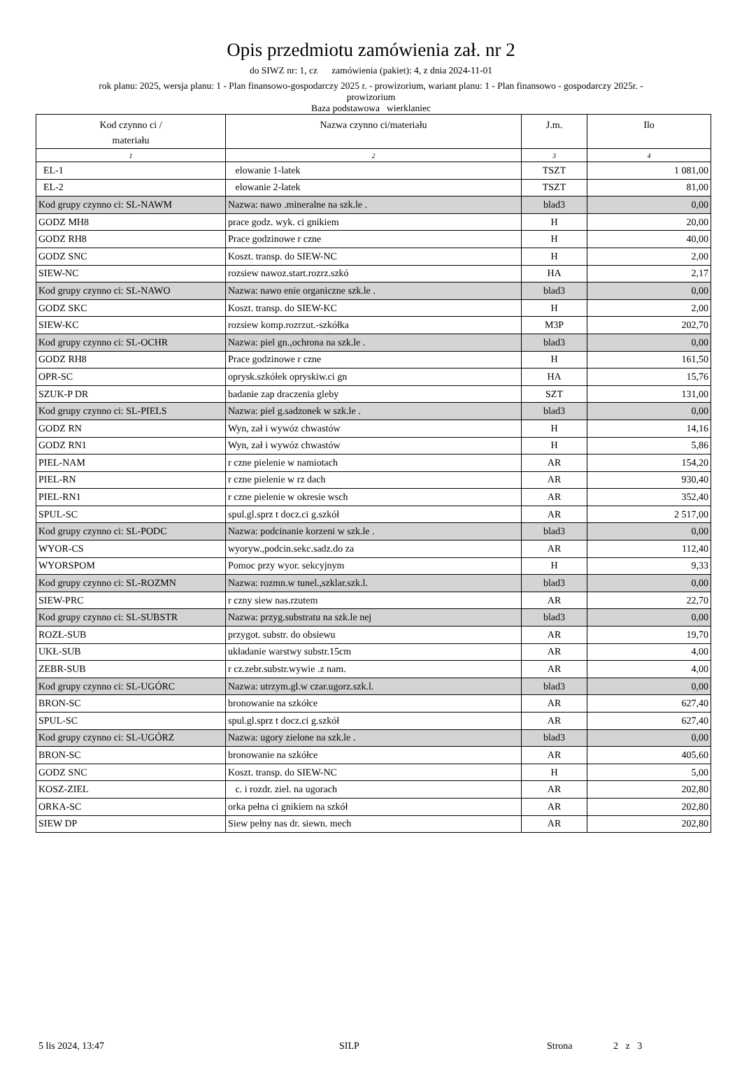Opis przedmiotu zamówienia zał. nr 2
do SIWZ nr: 1, cz zamówienia (pakiet): 4, z dnia 2024-11-01
rok planu: 2025, wersja planu: 1 - Plan finansowo-gospodarczy 2025 r. - prowizorium, wariant planu: 1 - Plan finansowo - gospodarczy 2025r. -
prowizorium
Baza podstawowa wierklaniec
| Kod czynno ci / materiału | Nazwa czynno ci/materiału | J.m. | Ilo |
| --- | --- | --- | --- |
| 1 | 2 | 3 | 4 |
| EL-1 | elowanie 1-latek | TSZT | 1 081,00 |
| EL-2 | elowanie 2-latek | TSZT | 81,00 |
| Kod grupy czynno ci: SL-NAWM | Nazwa: nawo .mineralne na szk.le . | blad3 | 0,00 |
| GODZ MH8 | prace godz. wyk. ci gnikiem | H | 20,00 |
| GODZ RH8 | Prace godzinowe r czne | H | 40,00 |
| GODZ SNC | Koszt. transp. do SIEW-NC | H | 2,00 |
| SIEW-NC | rozsiew nawoz.start.rozrz.szkó | HA | 2,17 |
| Kod grupy czynno ci: SL-NAWO | Nazwa: nawo enie organiczne szk.le . | blad3 | 0,00 |
| GODZ SKC | Koszt. transp. do SIEW-KC | H | 2,00 |
| SIEW-KC | rozsiew komp.rozrzut.-szkółka | M3P | 202,70 |
| Kod grupy czynno ci: SL-OCHR | Nazwa: piel gn.,ochrona na szk.le . | blad3 | 0,00 |
| GODZ RH8 | Prace godzinowe r czne | H | 161,50 |
| OPR-SC | oprysk.szkółek opryskiw.ci gn | HA | 15,76 |
| SZUK-P DR | badanie zap draczenia gleby | SZT | 131,00 |
| Kod grupy czynno ci: SL-PIELS | Nazwa: piel g.sadzonek w szk.le . | blad3 | 0,00 |
| GODZ RN | Wyn, zał i wywóz chwastów | H | 14,16 |
| GODZ RN1 | Wyn, zał i wywóz chwastów | H | 5,86 |
| PIEL-NAM | r czne pielenie w namiotach | AR | 154,20 |
| PIEL-RN | r czne pielenie w rz dach | AR | 930,40 |
| PIEL-RN1 | r czne pielenie w okresie wsch | AR | 352,40 |
| SPUL-SC | spul.gl.sprz t docz.ci g.szkół | AR | 2 517,00 |
| Kod grupy czynno ci: SL-PODC | Nazwa: podcinanie korzeni w szk.le . | blad3 | 0,00 |
| WYOR-CS | wyoryw.,podcin.sekc.sadz.do za | AR | 112,40 |
| WYORSPOM | Pomoc przy wyor. sekcyjnym | H | 9,33 |
| Kod grupy czynno ci: SL-ROZMN | Nazwa: rozmn.w tunel.,szklar.szk.l. | blad3 | 0,00 |
| SIEW-PRC | r czny siew nas.rzutem | AR | 22,70 |
| Kod grupy czynno ci: SL-SUBSTR | Nazwa: przyg.substratu na szk.le nej | blad3 | 0,00 |
| ROZŁ-SUB | przygot. substr. do obsiewu | AR | 19,70 |
| UKŁ-SUB | układanie warstwy substr.15cm | AR | 4,00 |
| ZEBR-SUB | r cz.zebr.substr.wywie .z nam. | AR | 4,00 |
| Kod grupy czynno ci: SL-UGÓRC | Nazwa: utrzym.gl.w czar.ugorz.szk.l. | blad3 | 0,00 |
| BRON-SC | bronowanie na szkółce | AR | 627,40 |
| SPUL-SC | spul.gl.sprz t docz.ci g.szkół | AR | 627,40 |
| Kod grupy czynno ci: SL-UGÓRZ | Nazwa: ugory zielone na szk.le . | blad3 | 0,00 |
| BRON-SC | bronowanie na szkółce | AR | 405,60 |
| GODZ SNC | Koszt. transp. do SIEW-NC | H | 5,00 |
| KOSZ-ZIEL | c. i rozdr. ziel. na ugorach | AR | 202,80 |
| ORKA-SC | orka pełna ci gnikiem na szkół | AR | 202,80 |
| SIEW DP | Siew pełny nas dr. siewn. mech | AR | 202,80 |
5 lis 2024, 13:47 SILP Strona 2 z 3